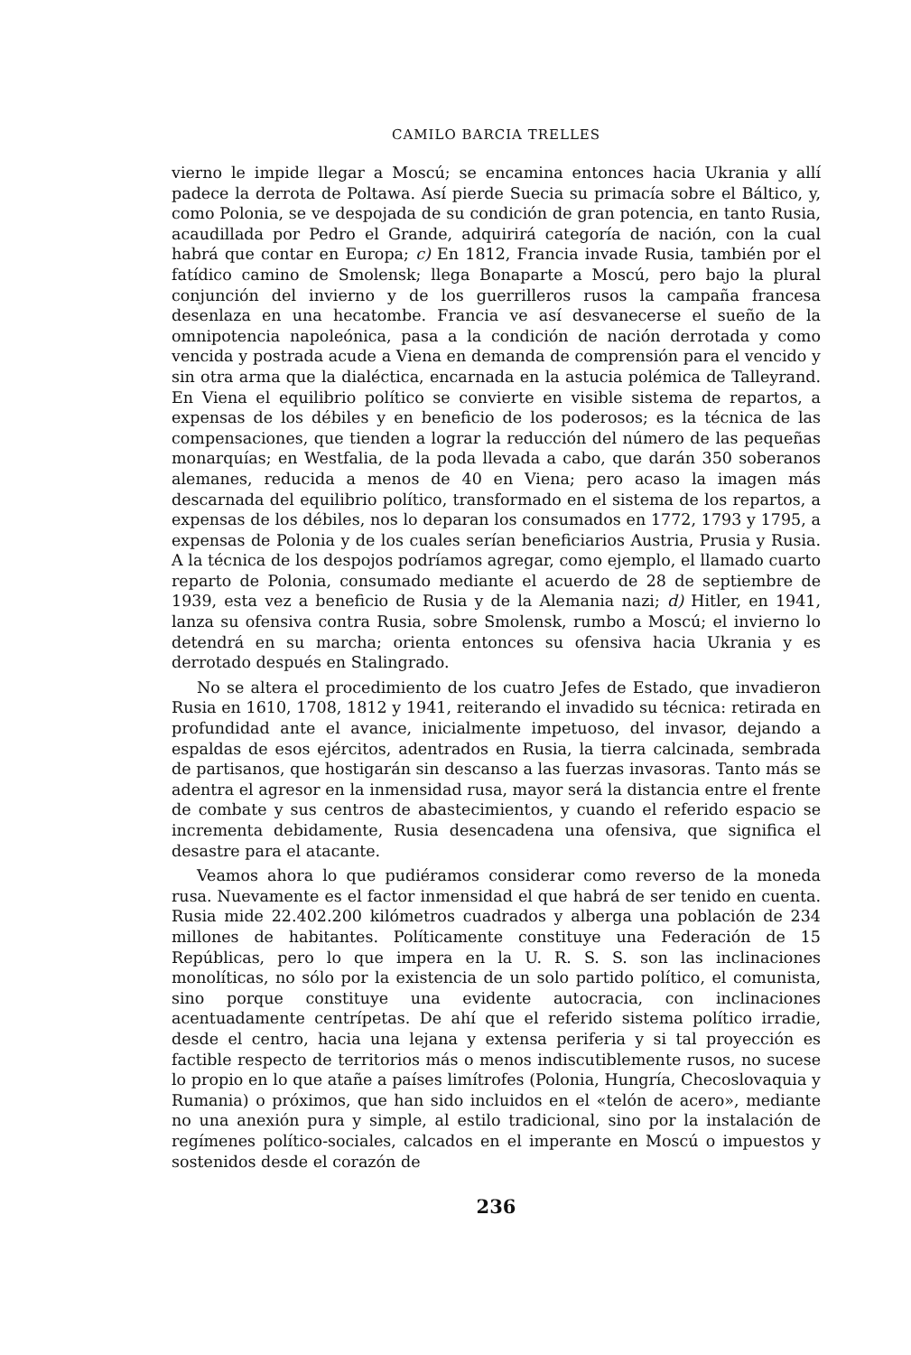CAMILO BARCIA TRELLES
vierno le impide llegar a Moscú; se encamina entonces hacia Ukrania y allí padece la derrota de Poltawa. Así pierde Suecia su primacía sobre el Báltico, y, como Polonia, se ve despojada de su condición de gran potencia, en tanto Rusia, acaudillada por Pedro el Grande, adquirirá categoría de nación, con la cual habrá que contar en Europa; c) En 1812, Francia invade Rusia, también por el fatídico camino de Smolensk; llega Bonaparte a Moscú, pero bajo la plural conjunción del invierno y de los guerrilleros rusos la campaña francesa desenlaza en una hecatombe. Francia ve así desvanecerse el sueño de la omnipotencia napoleónica, pasa a la condición de nación derrotada y como vencida y postrada acude a Viena en demanda de comprensión para el vencido y sin otra arma que la dialéctica, encarnada en la astucia polémica de Talleyrand. En Viena el equilibrio político se convierte en visible sistema de repartos, a expensas de los débiles y en beneficio de los poderosos; es la técnica de las compensaciones, que tienden a lograr la reducción del número de las pequeñas monarquías; en Westfalia, de la poda llevada a cabo, que darán 350 soberanos alemanes, reducida a menos de 40 en Viena; pero acaso la imagen más descarnada del equilibrio político, transformado en el sistema de los repartos, a expensas de los débiles, nos lo deparan los consumados en 1772, 1793 y 1795, a expensas de Polonia y de los cuales serían beneficiarios Austria, Prusia y Rusia. A la técnica de los despojos podríamos agregar, como ejemplo, el llamado cuarto reparto de Polonia, consumado mediante el acuerdo de 28 de septiembre de 1939, esta vez a beneficio de Rusia y de la Alemania nazi; d) Hitler, en 1941, lanza su ofensiva contra Rusia, sobre Smolensk, rumbo a Moscú; el invierno lo detendrá en su marcha; orienta entonces su ofensiva hacia Ukrania y es derrotado después en Stalingrado.
No se altera el procedimiento de los cuatro Jefes de Estado, que invadieron Rusia en 1610, 1708, 1812 y 1941, reiterando el invadido su técnica: retirada en profundidad ante el avance, inicialmente impetuoso, del invasor, dejando a espaldas de esos ejércitos, adentrados en Rusia, la tierra calcinada, sembrada de partisanos, que hostigarán sin descanso a las fuerzas invasoras. Tanto más se adentra el agresor en la inmensidad rusa, mayor será la distancia entre el frente de combate y sus centros de abastecimientos, y cuando el referido espacio se incrementa debidamente, Rusia desencadena una ofensiva, que significa el desastre para el atacante.
Veamos ahora lo que pudiéramos considerar como reverso de la moneda rusa. Nuevamente es el factor inmensidad el que habrá de ser tenido en cuenta. Rusia mide 22.402.200 kilómetros cuadrados y alberga una población de 234 millones de habitantes. Políticamente constituye una Federación de 15 Repúblicas, pero lo que impera en la U. R. S. S. son las inclinaciones monolíticas, no sólo por la existencia de un solo partido político, el comunista, sino porque constituye una evidente autocracia, con inclinaciones acentuadamente centrípetas. De ahí que el referido sistema político irradie, desde el centro, hacia una lejana y extensa periferia y si tal proyección es factible respecto de territorios más o menos indiscutiblemente rusos, no sucese lo propio en lo que atañe a países limítrofes (Polonia, Hungría, Checoslovaquia y Rumania) o próximos, que han sido incluidos en el «telón de acero», mediante no una anexión pura y simple, al estilo tradicional, sino por la instalación de regímenes político-sociales, calcados en el imperante en Moscú o impuestos y sostenidos desde el corazón de
236